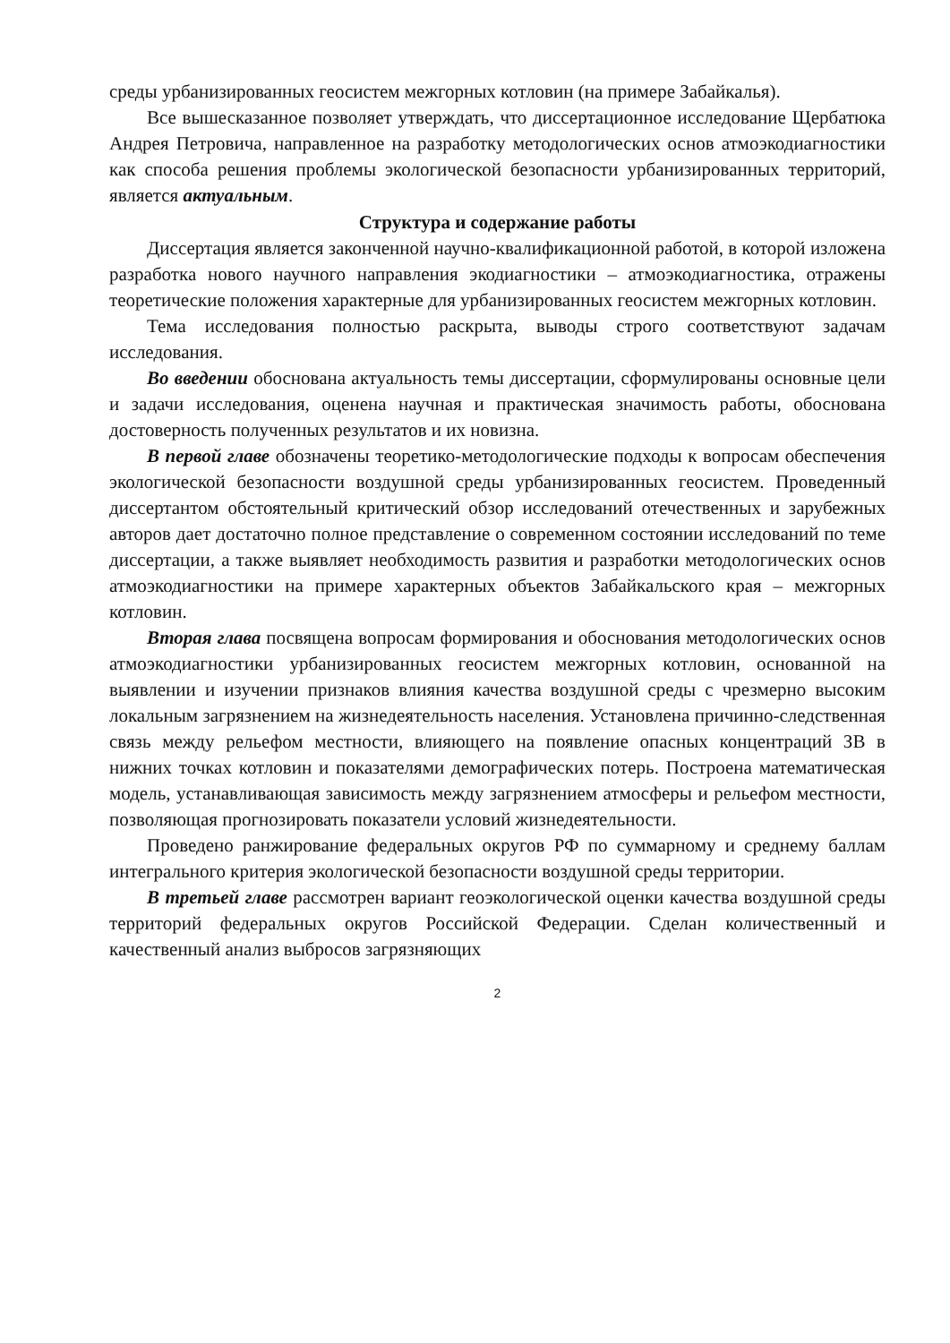среды урбанизированных геосистем межгорных котловин (на примере Забайкалья).
Все вышесказанное позволяет утверждать, что диссертационное исследование Щербатюка Андрея Петровича, направленное на разработку методологических основ атмоэкодиагностики как способа решения проблемы экологической безопасности урбанизированных территорий, является актуальным.
Структура и содержание работы
Диссертация является законченной научно-квалификационной работой, в которой изложена разработка нового научного направления экодиагностики – атмоэкодиагностика, отражены теоретические положения характерные для урбанизированных геосистем межгорных котловин.
Тема исследования полностью раскрыта, выводы строго соответствуют задачам исследования.
Во введении обоснована актуальность темы диссертации, сформулированы основные цели и задачи исследования, оценена научная и практическая значимость работы, обоснована достоверность полученных результатов и их новизна.
В первой главе обозначены теоретико-методологические подходы к вопросам обеспечения экологической безопасности воздушной среды урбанизированных геосистем. Проведенный диссертантом обстоятельный критический обзор исследований отечественных и зарубежных авторов дает достаточно полное представление о современном состоянии исследований по теме диссертации, а также выявляет необходимость развития и разработки методологических основ атмоэкодиагностики на примере характерных объектов Забайкальского края – межгорных котловин.
Вторая глава посвящена вопросам формирования и обоснования методологических основ атмоэкодиагностики урбанизированных геосистем межгорных котловин, основанной на выявлении и изучении признаков влияния качества воздушной среды с чрезмерно высоким локальным загрязнением на жизнедеятельность населения. Установлена причинно-следственная связь между рельефом местности, влияющего на появление опасных концентраций ЗВ в нижних точках котловин и показателями демографических потерь. Построена математическая модель, устанавливающая зависимость между загрязнением атмосферы и рельефом местности, позволяющая прогнозировать показатели условий жизнедеятельности.
Проведено ранжирование федеральных округов РФ по суммарному и среднему баллам интегрального критерия экологической безопасности воздушной среды территории.
В третьей главе рассмотрен вариант геоэкологической оценки качества воздушной среды территорий федеральных округов Российской Федерации. Сделан количественный и качественный анализ выбросов загрязняющих
2